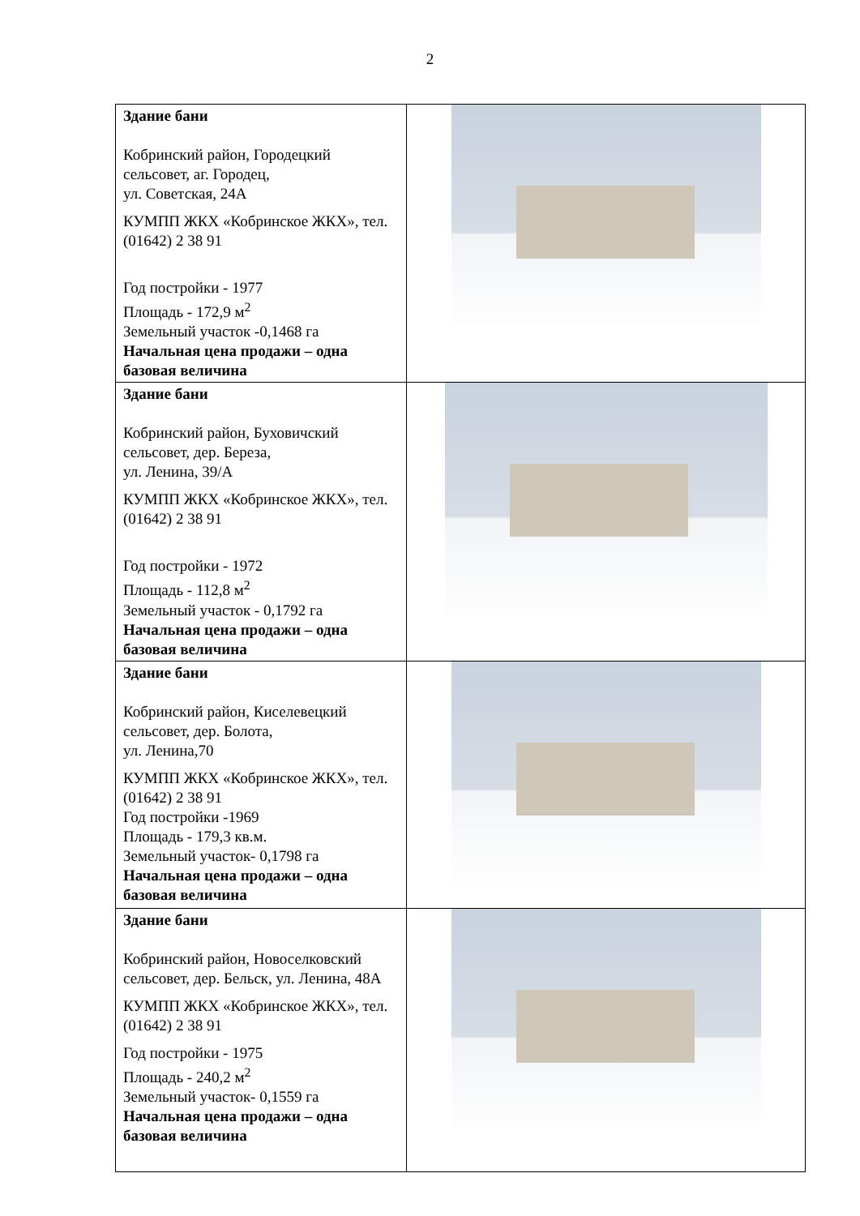2
| Здание бани Кобринский район, Городецкий сельсовет, аг. Городец, ул. Советская, 24А КУМПП ЖКХ «Кобринское ЖКХ», тел. (01642) 2 38 91 Год постройки - 1977 Площадь - 172,9 м<sup>2</sup> Земельный участок -0,1468 га Начальная цена продажи – одна базовая величина | |
| Здание бани Кобринский район, Буховичский сельсовет, дер. Береза, ул. Ленина, 39/А КУМПП ЖКХ «Кобринское ЖКХ», тел. (01642) 2 38 91 Год постройки - 1972 Площадь - 112,8 м<sup>2</sup> Земельный участок - 0,1792 га Начальная цена продажи – одна базовая величина | |
| Здание бани Кобринский район, Киселевецкий сельсовет, дер. Болота, ул. Ленина,70 КУМПП ЖКХ «Кобринское ЖКХ», тел. (01642) 2 38 91 Год постройки -1969 Площадь - 179,3 кв.м. Земельный участок- 0,1798 га Начальная цена продажи – одна базовая величина | |
| Здание бани Кобринский район, Новоселковский сельсовет, дер. Бельск, ул. Ленина, 48А КУМПП ЖКХ «Кобринское ЖКХ», тел. (01642) 2 38 91 Год постройки - 1975 Площадь - 240,2 м<sup>2</sup> Земельный участок- 0,1559 га Начальная цена продажи – одна базовая величина | |